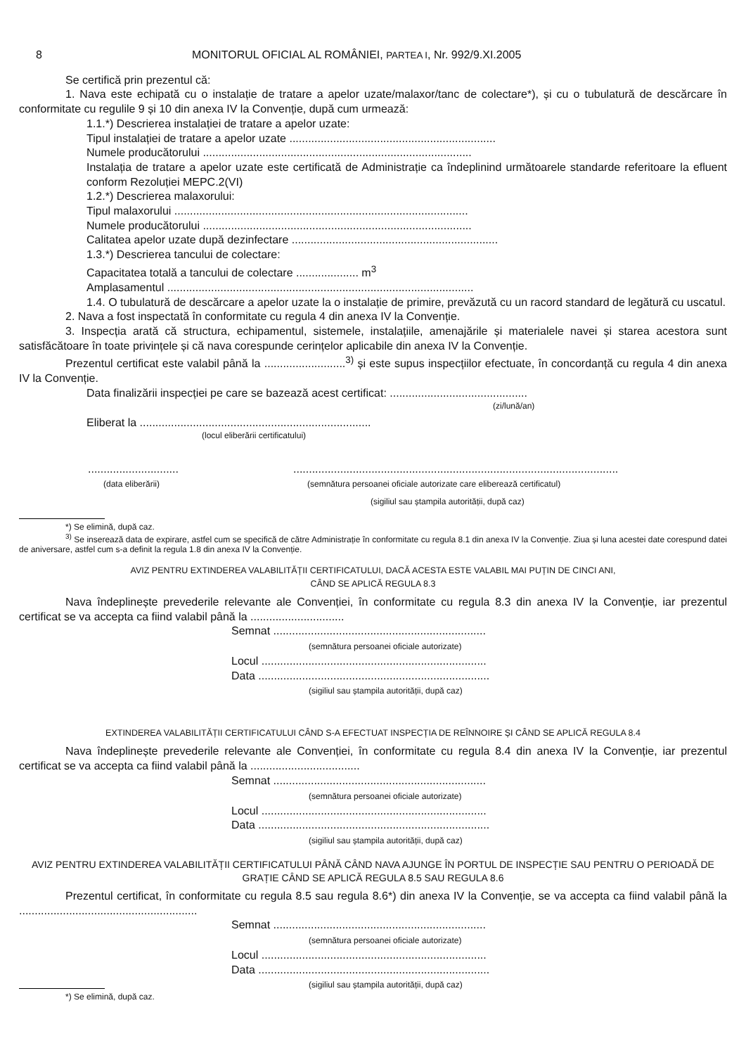8 MONITORUL OFICIAL AL ROMÂNIEI, PARTEA I, Nr. 992/9.XI.2005
Se certifică prin prezentul că:
1. Nava este echipată cu o instalație de tratare a apelor uzate/malaxor/tanc de colectare*), și cu o tubulatură de descărcare în conformitate cu regulile 9 și 10 din anexa IV la Convenție, după cum urmează:
1.1.*) Descrierea instalației de tratare a apelor uzate:
Tipul instalației de tratare a apelor uzate ..................................................................
Numele producătorului ......................................................................................
Instalația de tratare a apelor uzate este certificată de Administrație ca îndeplinind următoarele standarde referitoare la efluent conform Rezoluției MEPC.2(VI)
1.2.*) Descrierea malaxorului:
Tipul malaxorului ..............................................................................................
Numele producătorului ......................................................................................
Calitatea apelor uzate după dezinfectare ..................................................................
1.3.*) Descrierea tancului de colectare:
Capacitatea totală a tancului de colectare .................... m<sup>3</sup>
Amplasamentul ..................................................................................................
1.4. O tubulatură de descărcare a apelor uzate la o instalație de primire, prevăzută cu un racord standard de legătură cu uscatul.
2. Nava a fost inspectată în conformitate cu regula 4 din anexa IV la Convenție.
3. Inspecția arată că structura, echipamentul, sistemele, instalațiile, amenajările și materialele navei și starea acestora sunt satisfăcătoare în toate privințele și că nava corespunde cerințelor aplicabile din anexa IV la Convenție.
Prezentul certificat este valabil până la ..........................<sup>3)</sup> și este supus inspecțiilor efectuate, în concordanță cu regula 4 din anexa IV la Convenție.
Data finalizării inspecției pe care se bazează acest certificat: ............................................
(zi/lună/an)
Eliberat la ..........................................................................
(locul eliberării certificatului)
.............................
(data eliberării)
........................................................................................................
(semnătura persoanei oficiale autorizate care eliberează certificatul)
(sigiliul sau ștampila autorității, după caz)
*) Se elimină, după caz.
<sup>3)</sup> Se inserează data de expirare, astfel cum se specifică de către Administrație în conformitate cu regula 8.1 din anexa IV la Convenție. Ziua și luna acestei date corespund datei de aniversare, astfel cum s-a definit la regula 1.8 din anexa IV la Convenție.
AVIZ PENTRU EXTINDEREA VALABILITĂȚII CERTIFICATULUI, DACĂ ACESTA ESTE VALABIL MAI PUȚIN DE CINCI ANI,
CÂND SE APLICĂ REGULA 8.3
Nava îndeplinește prevederile relevante ale Convenției, în conformitate cu regula 8.3 din anexa IV la Convenție, iar prezentul certificat se va accepta ca fiind valabil până la ..............................
Semnat ....................................................................
(semnătura persoanei oficiale autorizate)
Locul ........................................................................
Data ..........................................................................
(sigiliul sau ștampila autorității, după caz)
EXTINDEREA VALABILITĂȚII CERTIFICATULUI CÂND S-A EFECTUAT INSPECȚIA DE REÎNNOIRE ȘI CÂND SE APLICĂ REGULA 8.4
Nava îndeplinește prevederile relevante ale Convenției, în conformitate cu regula 8.4 din anexa IV la Convenție, iar prezentul certificat se va accepta ca fiind valabil până la ...................................
Semnat ....................................................................
(semnătura persoanei oficiale autorizate)
Locul ........................................................................
Data ..........................................................................
(sigiliul sau ștampila autorității, după caz)
AVIZ PENTRU EXTINDEREA VALABILITĂȚII CERTIFICATULUI PÂNĂ CÂND NAVA AJUNGE ÎN PORTUL DE INSPECȚIE SAU PENTRU O PERIOADĂ DE GRAȚIE CÂND SE APLICĂ REGULA 8.5 SAU REGULA 8.6
Prezentul certificat, în conformitate cu regula 8.5 sau regula 8.6*) din anexa IV la Convenție, se va accepta ca fiind valabil până la .........................................................
Semnat ....................................................................
(semnătura persoanei oficiale autorizate)
Locul ........................................................................
Data ..........................................................................
(sigiliul sau ștampila autorității, după caz)
*) Se elimină, după caz.